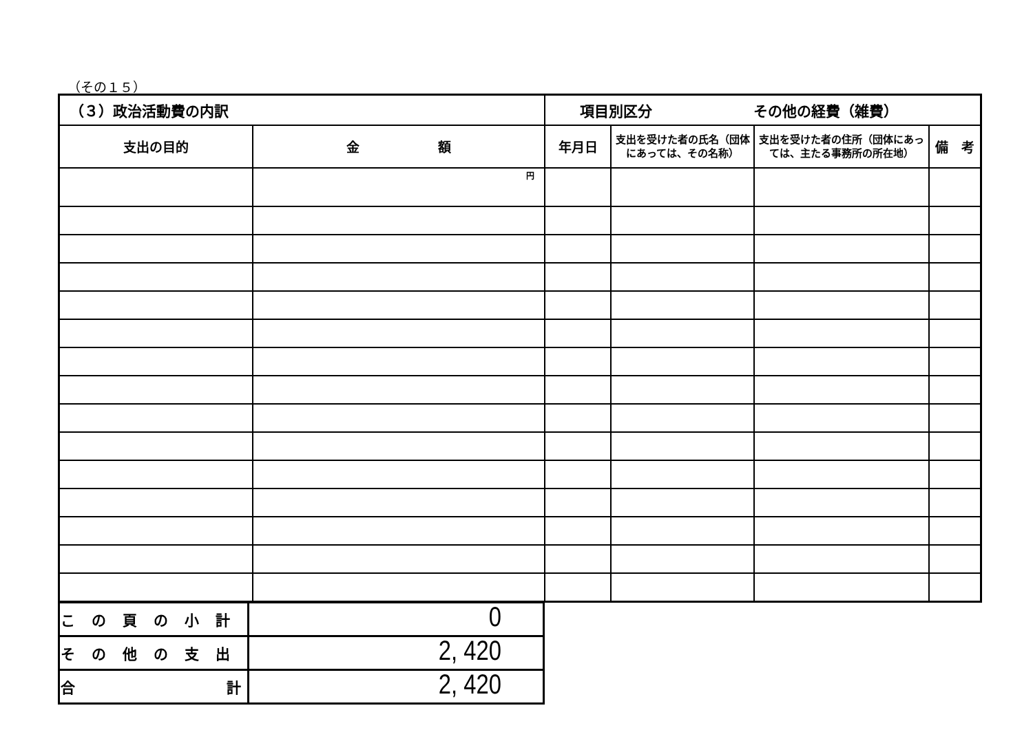（その１５）
| （３）政治活動費の内訳 | | 項目別区分 その他の経費（雑費） | | | |
| 支出の目的 | 金 額 | 年月日 | 支出を受けた者の氏名（団体にあっては、その名称） | 支出を受けた者の住所（団体にあっては、主たる事務所の所在地） | 備 考 |
| | 円 | | | | |
| この頁の小計 | 0 |
| その他の支出 | 2, 420 |
| 合 計 | 2, 420 |